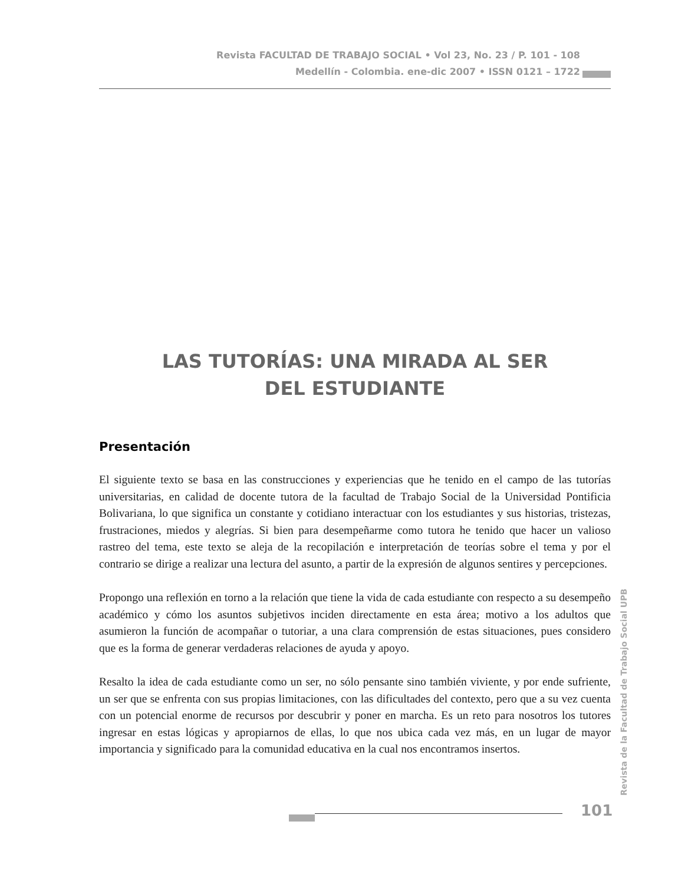Revista FACULTAD DE TRABAJO SOCIAL • Vol 23, No. 23 / P. 101 - 108
Medellín - Colombia. ene-dic 2007 • ISSN 0121 – 1722
LAS TUTORÍAS: UNA MIRADA AL SER
DEL ESTUDIANTE
Presentación
El siguiente texto se basa en las construcciones y experiencias que he tenido en el campo de las tutorías universitarias, en calidad de docente tutora de la facultad de Trabajo Social de la Universidad Pontificia Bolivariana, lo que significa un constante y cotidiano interactuar con los estudiantes y sus historias, tristezas, frustraciones, miedos y alegrías. Si bien para desempeñarme como tutora he tenido que hacer un valioso rastreo del tema, este texto se aleja de la recopilación e interpretación de teorías sobre el tema y por el contrario se dirige a realizar una lectura del asunto, a partir de la expresión de algunos sentires y percepciones.
Propongo una reflexión en torno a la relación que tiene la vida de cada estudiante con respecto a su desempeño académico y cómo los asuntos subjetivos inciden directamente en esta área; motivo a los adultos que asumieron la función de acompañar o tutoriar, a una clara comprensión de estas situaciones, pues considero que es la forma de generar verdaderas relaciones de ayuda y apoyo.
Resalto la idea de cada estudiante como un ser, no sólo pensante sino también viviente, y por ende sufriente, un ser que se enfrenta con sus propias limitaciones, con las dificultades del contexto, pero que a su vez cuenta con un potencial enorme de recursos por descubrir y poner en marcha. Es un reto para nosotros los tutores ingresar en estas lógicas y apropiarnos de ellas, lo que nos ubica cada vez más, en un lugar de mayor importancia y significado para la comunidad educativa en la cual nos encontramos insertos.
Revista de la Facultad de Trabajo Social UPB
101